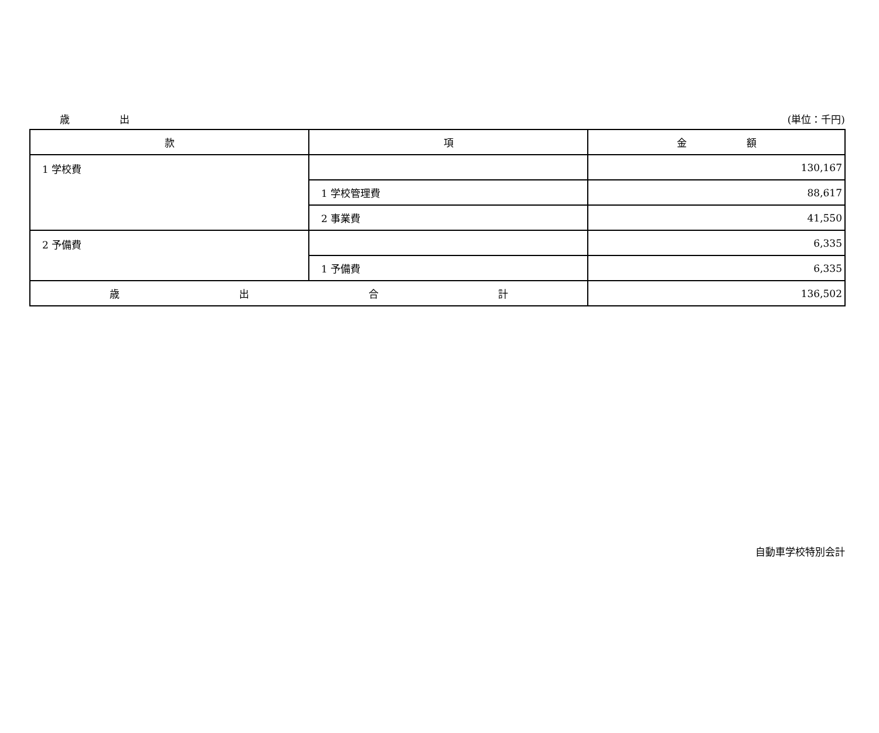歳 出 (単位：千円)
| 款 | 項 | 金 額 |
| --- | --- | --- |
| 1 学校費 | | 130,167 |
| | 1 学校管理費 | 88,617 |
| | 2 事業費 | 41,550 |
| 2 予備費 | | 6,335 |
| | 1 予備費 | 6,335 |
| 歳 出 合 計 | | 136,502 |
自動車学校特別会計